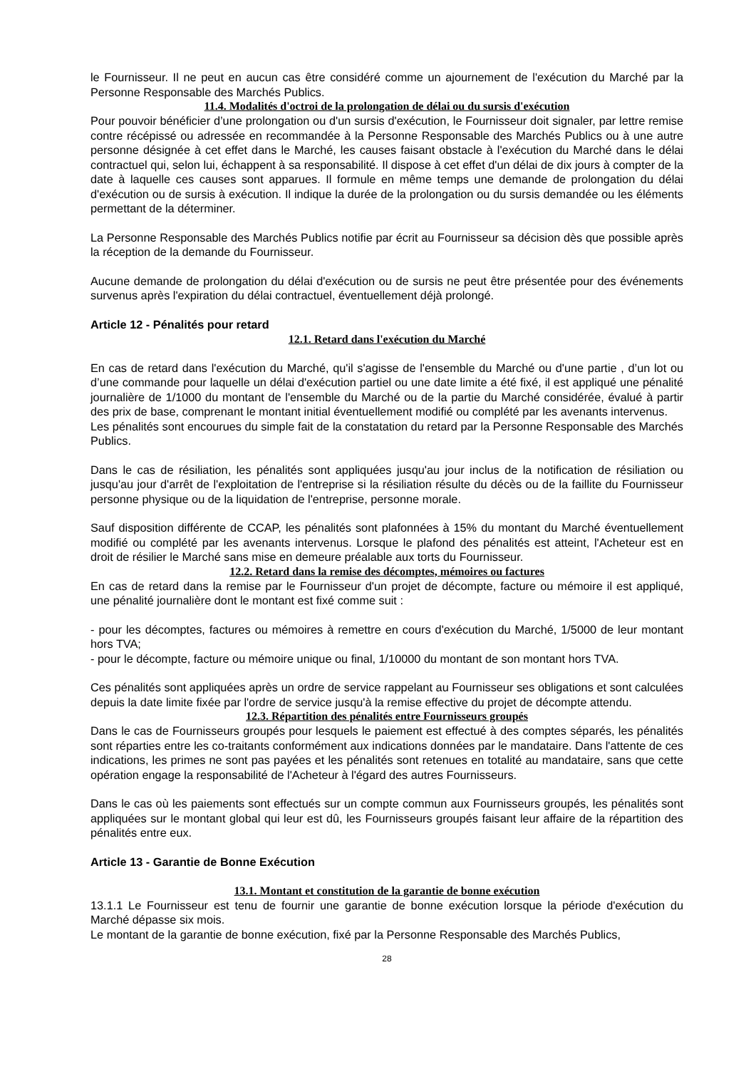le Fournisseur. Il ne peut en aucun cas être considéré comme un ajournement de l'exécution du Marché par la Personne Responsable des Marchés Publics.
11.4. Modalités d'octroi de la prolongation de délai ou du sursis d'exécution
Pour pouvoir bénéficier d’une prolongation ou d'un sursis d'exécution, le Fournisseur doit signaler, par lettre remise contre récépissé ou adressée en recommandée à la Personne Responsable des Marchés Publics ou à une autre personne désignée à cet effet dans le Marché, les causes faisant obstacle à l'exécution du Marché dans le délai contractuel qui, selon lui, échappent à sa responsabilité. Il dispose à cet effet d'un délai de dix jours à compter de la date à laquelle ces causes sont apparues. Il formule en même temps une demande de prolongation du délai d'exécution ou de sursis à exécution. Il indique la durée de la prolongation ou du sursis demandée ou les éléments permettant de la déterminer.
La Personne Responsable des Marchés Publics notifie par écrit au Fournisseur sa décision dès que possible après la réception de la demande du Fournisseur.
Aucune demande de prolongation du délai d'exécution ou de sursis ne peut être présentée pour des événements survenus après l'expiration du délai contractuel, éventuellement déjà prolongé.
Article 12 - Pénalités pour retard
12.1. Retard dans l'exécution du Marché
En cas de retard dans l'exécution du Marché, qu'il s'agisse de l'ensemble du Marché ou d'une partie , d’un lot ou d’une commande pour laquelle un délai d'exécution partiel ou une date limite a été fixé, il est appliqué une pénalité journalière de 1/1000 du montant de l'ensemble du Marché ou de la partie du Marché considérée, évalué à partir des prix de base, comprenant le montant initial éventuellement modifié ou complété par les avenants intervenus.
Les pénalités sont encourues du simple fait de la constatation du retard par la Personne Responsable des Marchés Publics.
Dans le cas de résiliation, les pénalités sont appliquées jusqu'au jour inclus de la notification de résiliation ou jusqu'au jour d'arrêt de l'exploitation de l'entreprise si la résiliation résulte du décès ou de la faillite du Fournisseur personne physique ou de la liquidation de l'entreprise, personne morale.
Sauf disposition différente de CCAP, les pénalités sont plafonnées à 15% du montant du Marché éventuellement modifié ou complété par les avenants intervenus. Lorsque le plafond des pénalités est atteint, l'Acheteur est en droit de résilier le Marché sans mise en demeure préalable aux torts du Fournisseur.
12.2. Retard dans la remise des décomptes, mémoires ou factures
En cas de retard dans la remise par le Fournisseur d'un projet de décompte, facture ou mémoire il est appliqué, une pénalité journalière dont le montant est fixé comme suit :
- pour les décomptes, factures ou mémoires à remettre en cours d'exécution du Marché, 1/5000 de leur montant hors TVA;
- pour le décompte, facture ou mémoire unique ou final, 1/10000 du montant de son montant hors TVA.
Ces pénalités sont appliquées après un ordre de service rappelant au Fournisseur ses obligations et sont calculées depuis la date limite fixée par l'ordre de service jusqu'à la remise effective du projet de décompte attendu.
12.3. Répartition des pénalités entre Fournisseurs groupés
Dans le cas de Fournisseurs groupés pour lesquels le paiement est effectué à des comptes séparés, les pénalités sont réparties entre les co-traitants conformément aux indications données par le mandataire. Dans l'attente de ces indications, les primes ne sont pas payées et les pénalités sont retenues en totalité au mandataire, sans que cette opération engage la responsabilité de l'Acheteur à l'égard des autres Fournisseurs.
Dans le cas où les paiements sont effectués sur un compte commun aux Fournisseurs groupés, les pénalités sont appliquées sur le montant global qui leur est dû, les Fournisseurs groupés faisant leur affaire de la répartition des pénalités entre eux.
Article 13 - Garantie de Bonne Exécution
13.1. Montant et constitution de la garantie de bonne exécution
13.1.1 Le Fournisseur est tenu de fournir une garantie de bonne exécution lorsque la période d'exécution du Marché dépasse six mois.
Le montant de la garantie de bonne exécution, fixé par la Personne Responsable des Marchés Publics,
28